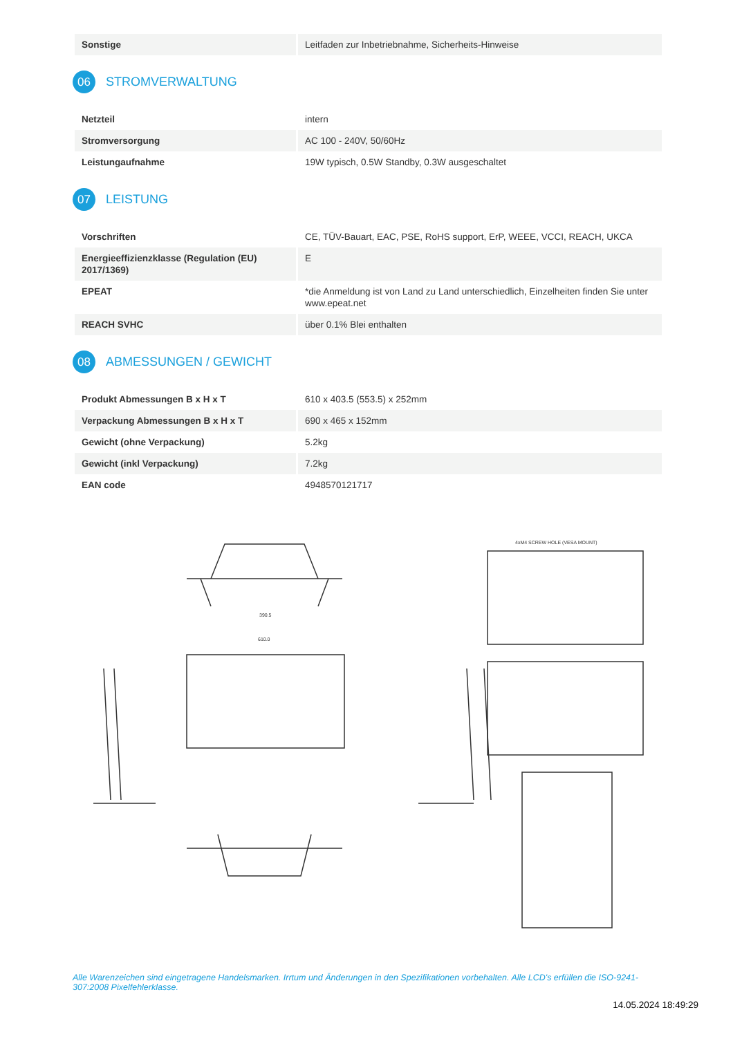| Sonstige | Leitfaden zur Inbetriebnahme, Sicherheits-Hinweise |
06
STROMVERWALTUNG
| Netzteil | intern |
| Stromversorgung | AC 100 - 240V, 50/60Hz |
| Leistungaufnahme | 19W typisch, 0.5W Standby, 0.3W ausgeschaltet |
07
LEISTUNG
| Vorschriften | CE, TÜV-Bauart, EAC, PSE, RoHS support, ErP, WEEE, VCCI, REACH, UKCA |
| Energieeffizienzklasse (Regulation (EU) 2017/1369) | E |
| EPEAT | *die Anmeldung ist von Land zu Land unterschiedlich, Einzelheiten finden Sie unter www.epeat.net |
| REACH SVHC | über 0.1% Blei enthalten |
08
ABMESSUNGEN / GEWICHT
| Produkt Abmessungen B x H x T | 610 x 403.5 (553.5) x 252mm |
| Verpackung Abmessungen B x H x T | 690 x 465 x 152mm |
| Gewicht (ohne Verpackung) | 5.2kg |
| Gewicht (inkl Verpackung) | 7.2kg |
| EAN code | 4948570121717 |
4xM4 SCREW HOLE (VESA MOUNT)
610.0
390.5
Alle Warenzeichen sind eingetragene Handelsmarken. Irrtum und Änderungen in den Spezifikationen vorbehalten. Alle LCD's erfüllen die ISO-9241-307:2008 Pixelfehlerklasse.
14.05.2024 18:49:29